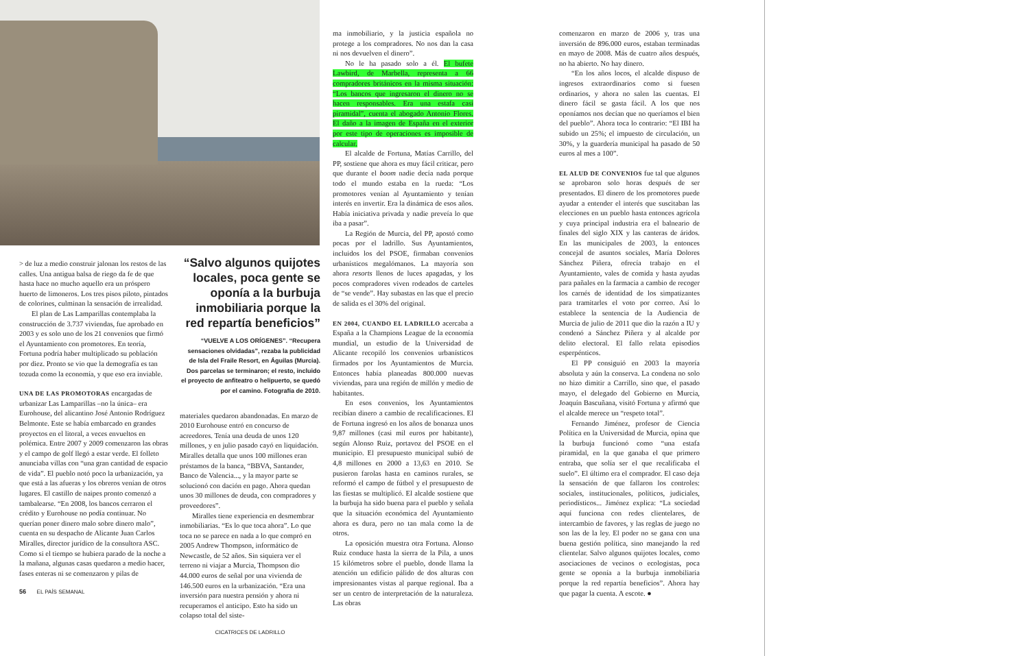> de luz a medio construir jalonan los restos de las calles. Una antigua balsa de riego da fe de que hasta hace no mucho aquello era un próspero huerto de limoneros. Los tres pisos piloto, pintados de colorines, culminan la sensación de irrealidad.
El plan de Las Lamparillas contemplaba la construcción de 3.737 viviendas, fue aprobado en 2003 y es solo uno de los 21 convenios que firmó el Ayuntamiento con promotores. En teoría, Fortuna podría haber multiplicado su población por diez. Pronto se vio que la demografía es tan tozuda como la economía, y que eso era inviable.
UNA DE LAS PROMOTORAS encargadas de urbanizar Las Lamparillas –no la única– era Eurohouse, del alicantino José Antonio Rodríguez Belmonte. Este se había embarcado en grandes proyectos en el litoral, a veces envueltos en polémica. Entre 2007 y 2009 comenzaron las obras y el campo de golf llegó a estar verde. El folleto anunciaba villas con “una gran cantidad de espacio de vida”. El pueblo notó poco la urbanización, ya que está a las afueras y los obreros venían de otros lugares. El castillo de naipes pronto comenzó a tambalearse. “En 2008, los bancos cerraron el crédito y Eurohouse no podía continuar. No querían poner dinero malo sobre dinero malo”, cuenta en su despacho de Alicante Juan Carlos Miralles, director jurídico de la consultora ASC. Como si el tiempo se hubiera parado de la noche a la mañana, algunas casas quedaron a medio hacer, fases enteras ni se comenzaron y pilas de
56 EL PAÍS SEMANAL
“Salvo algunos quijotes locales, poca gente se oponía a la burbuja inmobiliaria porque la red repartía beneficios”
“VUELVE A LOS ORÍGENES”. “Recupera sensaciones olvidadas”, rezaba la publicidad de Isla del Fraile Resort, en Águilas (Murcia). Dos parcelas se terminaron; el resto, incluido el proyecto de anfiteatro o helipuerto, se quedó por el camino. Fotografía de 2010.
materiales quedaron abandonadas. En marzo de 2010 Eurohouse entró en concurso de acreedores. Tenía una deuda de unos 120 millones, y en julio pasado cayó en liquidación. Miralles detalla que unos 100 millones eran préstamos de la banca, “BBVA, Santander, Banco de Valencia..., y la mayor parte se solucionó con dación en pago. Ahora quedan unos 30 millones de deuda, con compradores y proveedores”.
Miralles tiene experiencia en desmembrar inmobiliarias. “Es lo que toca ahora”. Lo que toca no se parece en nada a lo que compró en 2005 Andrew Thompson, informático de Newcastle, de 52 años. Sin siquiera ver el terreno ni viajar a Murcia, Thompson dio 44.000 euros de señal por una vivienda de 146.500 euros en la urbanización. “Era una inversión para nuestra pensión y ahora ni recuperamos el anticipo. Esto ha sido un colapso total del siste-
CICATRICES DE LADRILLO
ma inmobiliario, y la justicia española no protege a los compradores. No nos dan la casa ni nos devuelven el dinero”.
No le ha pasado solo a él. El bufete Lawbird, de Marbella, representa a 66 compradores británicos en la misma situación: “Los bancos que ingresaron el dinero no se hacen responsables. Era una estafa casi piramidal”, cuenta el abogado Antonio Flores. El daño a la imagen de España en el exterior por este tipo de operaciones es imposible de calcular.
El alcalde de Fortuna, Matías Carrillo, del PP, sostiene que ahora es muy fácil criticar, pero que durante el boom nadie decía nada porque todo el mundo estaba en la rueda: “Los promotores venían al Ayuntamiento y tenían interés en invertir. Era la dinámica de esos años. Había iniciativa privada y nadie preveía lo que iba a pasar”.
La Región de Murcia, del PP, apostó como pocas por el ladrillo. Sus Ayuntamientos, incluidos los del PSOE, firmaban convenios urbanísticos megalómanos. La mayoría son ahora resorts llenos de luces apagadas, y los pocos compradores viven rodeados de carteles de “se vende”. Hay subastas en las que el precio de salida es el 30% del original.
EN 2004, CUANDO EL LADRILLO acercaba a España a la Champions League de la economía mundial, un estudio de la Universidad de Alicante recopiló los convenios urbanísticos firmados por los Ayuntamientos de Murcia. Entonces había planeadas 800.000 nuevas viviendas, para una región de millón y medio de habitantes.
En esos convenios, los Ayuntamientos recibían dinero a cambio de recalificaciones. El de Fortuna ingresó en los años de bonanza unos 9,87 millones (casi mil euros por habitante), según Alonso Ruiz, portavoz del PSOE en el municipio. El presupuesto municipal subió de 4,8 millones en 2000 a 13,63 en 2010. Se pusieron farolas hasta en caminos rurales, se reformó el campo de fútbol y el presupuesto de las fiestas se multiplicó. El alcalde sostiene que la burbuja ha sido buena para el pueblo y señala que la situación económica del Ayuntamiento ahora es dura, pero no tan mala como la de otros.
La oposición muestra otra Fortuna. Alonso Ruiz conduce hasta la sierra de la Pila, a unos 15 kilómetros sobre el pueblo, donde llama la atención un edificio pálido de dos alturas con impresionantes vistas al parque regional. Iba a ser un centro de interpretación de la naturaleza. Las obras
comenzaron en marzo de 2006 y, tras una inversión de 896.000 euros, estaban terminadas en mayo de 2008. Más de cuatro años después, no ha abierto. No hay dinero.
“En los años locos, el alcalde dispuso de ingresos extraordinarios como si fuesen ordinarios, y ahora no salen las cuentas. El dinero fácil se gasta fácil. A los que nos oponíamos nos decían que no queríamos el bien del pueblo”. Ahora toca lo contrario: “El IBI ha subido un 25%; el impuesto de circulación, un 30%, y la guardería municipal ha pasado de 50 euros al mes a 100”.
EL ALUD DE CONVENIOS fue tal que algunos se aprobaron solo horas después de ser presentados. El dinero de los promotores puede ayudar a entender el interés que suscitaban las elecciones en un pueblo hasta entonces agrícola y cuya principal industria era el balneario de finales del siglo XIX y las canteras de áridos. En las municipales de 2003, la entonces concejal de asuntos sociales, María Dolores Sánchez Piñera, ofrecía trabajo en el Ayuntamiento, vales de comida y hasta ayudas para pañales en la farmacia a cambio de recoger los carnés de identidad de los simpatizantes para tramitarles el voto por correo. Así lo establece la sentencia de la Audiencia de Murcia de julio de 2011 que dio la razón a IU y condenó a Sánchez Piñera y al alcalde por delito electoral. El fallo relata episodios esperpénticos.
El PP consiguió en 2003 la mayoría absoluta y aún la conserva. La condena no solo no hizo dimitir a Carrillo, sino que, el pasado mayo, el delegado del Gobierno en Murcia, Joaquín Bascuñana, visitó Fortuna y afirmó que el alcalde merece un “respeto total”.
Fernando Jiménez, profesor de Ciencia Política en la Universidad de Murcia, opina que la burbuja funcionó como “una estafa piramidal, en la que ganaba el que primero entraba, que solía ser el que recalificaba el suelo”. El último era el comprador. El caso deja la sensación de que fallaron los controles: sociales, institucionales, políticos, judiciales, periodísticos... Jiménez explica: “La sociedad aquí funciona con redes clientelares, de intercambio de favores, y las reglas de juego no son las de la ley. El poder no se gana con una buena gestión política, sino manejando la red clientelar. Salvo algunos quijotes locales, como asociaciones de vecinos o ecologistas, poca gente se oponía a la burbuja inmobiliaria porque la red repartía beneficios”. Ahora hay que pagar la cuenta. A escote. ●